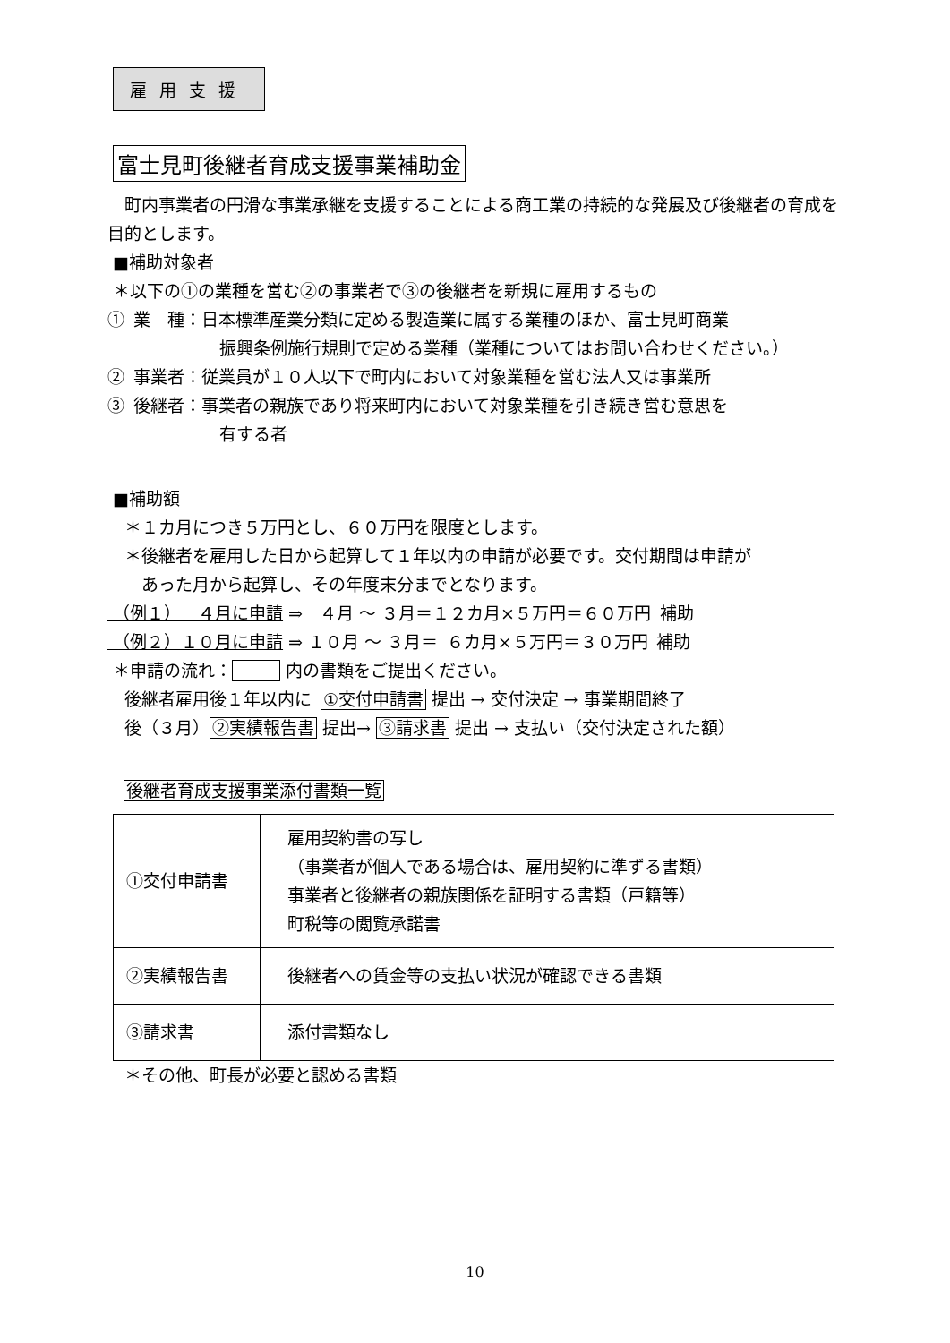雇用支援
富士見町後継者育成支援事業補助金
 町内事業者の円滑な事業承継を支援することによる商工業の持続的な発展及び後継者の育成を目的とします。
■補助対象者
＊以下の①の業種を営む②の事業者で③の後継者を新規に雇用するもの
① 業 種：日本標準産業分類に定める製造業に属する業種のほか、富士見町商業
振興条例施行規則で定める業種（業種についてはお問い合わせください。）
② 事業者：従業員が１０人以下で町内において対象業種を営む法人又は事業所
③ 後継者：事業者の親族であり将来町内において対象業種を引き続き営む意思を
有する者
■補助額
 ＊１カ月につき５万円とし、６０万円を限度とします。
 ＊後継者を雇用した日から起算して１年以内の申請が必要です。交付期間は申請が
  あった月から起算し、その年度末分までとなります。
（例１） ４月に申請 ⇒ ４月 ～ ３月＝１２カ月×５万円＝６０万円 補助
（例２）１０月に申請 ⇒ １０月 ～ ３月＝ ６カ月×５万円＝３０万円 補助
＊申請の流れ：    内の書類をご提出ください。
 後継者雇用後１年以内に ①交付申請書 提出 → 交付決定 → 事業期間終了
 後（３月）②実績報告書 提出→ ③請求書 提出 → 支払い（交付決定された額）
後継者育成支援事業添付書類一覧
| ①交付申請書 | 雇用契約書の写し （事業者が個人である場合は、雇用契約に準ずる書類） 事業者と後継者の親族関係を証明する書類（戸籍等） 町税等の閲覧承諾書 |
| ②実績報告書 | 後継者への賃金等の支払い状況が確認できる書類 |
| ③請求書 | 添付書類なし |
 ＊その他、町長が必要と認める書類
10